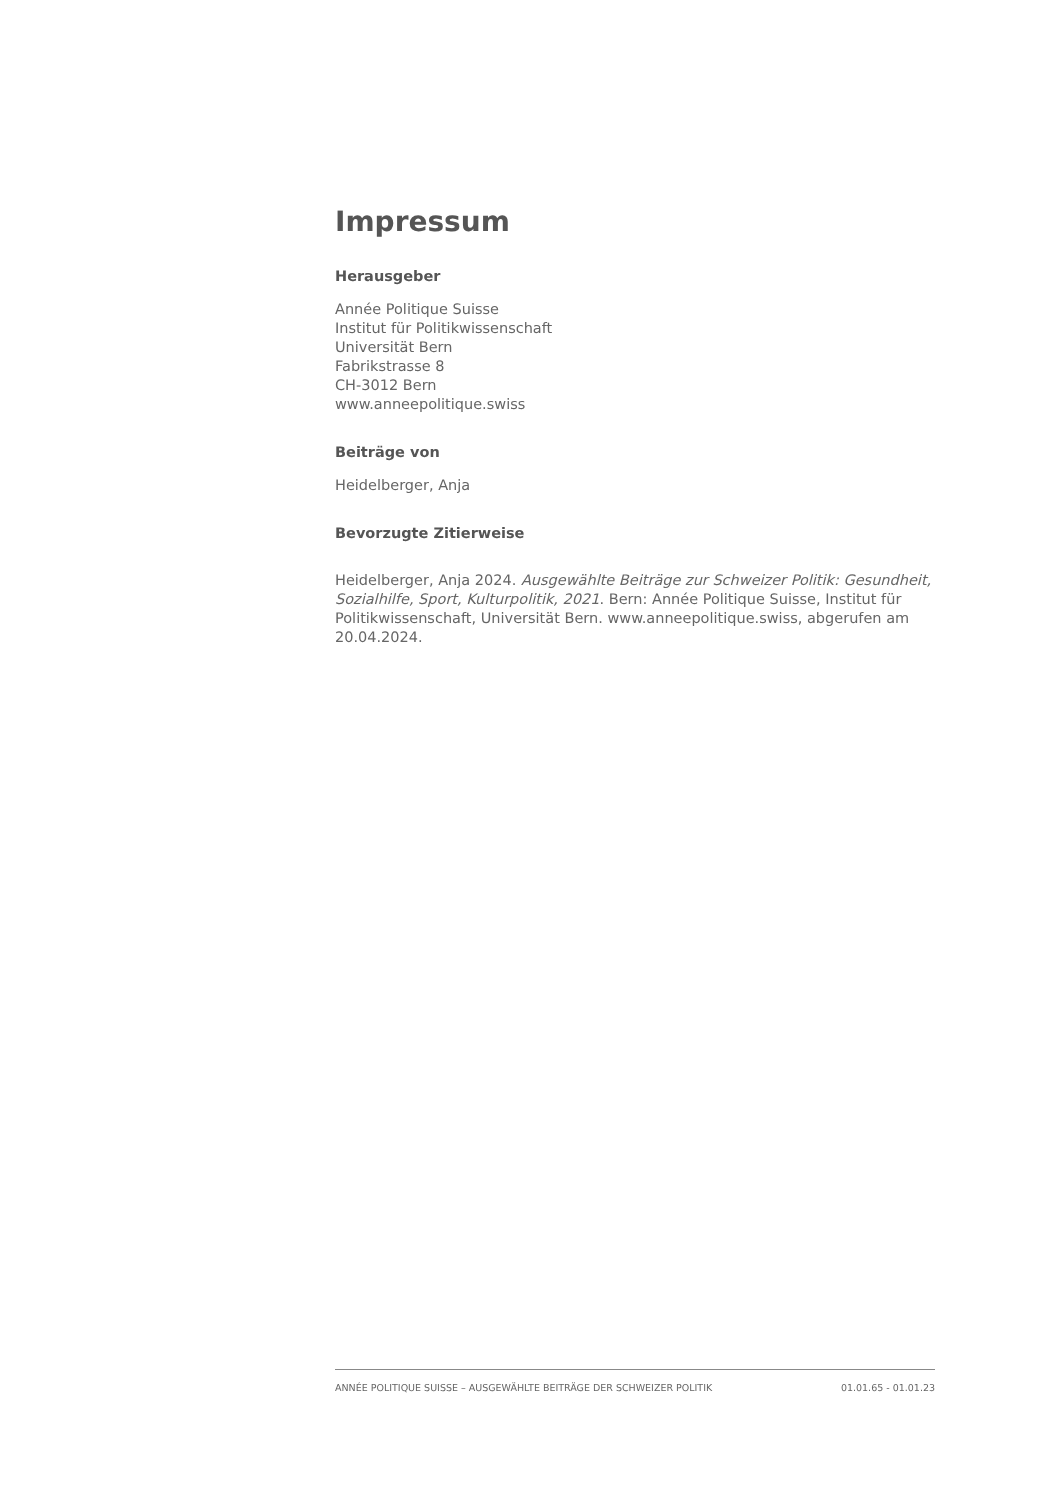Impressum
Herausgeber
Année Politique Suisse
Institut für Politikwissenschaft
Universität Bern
Fabrikstrasse 8
CH-3012 Bern
www.anneepolitique.swiss
Beiträge von
Heidelberger, Anja
Bevorzugte Zitierweise
Heidelberger, Anja 2024. Ausgewählte Beiträge zur Schweizer Politik: Gesundheit, Sozialhilfe, Sport, Kulturpolitik, 2021. Bern: Année Politique Suisse, Institut für Politikwissenschaft, Universität Bern. www.anneepolitique.swiss, abgerufen am 20.04.2024.
ANNÉE POLITIQUE SUISSE – AUSGEWÄHLTE BEITRÄGE DER SCHWEIZER POLITIK 01.01.65 - 01.01.23